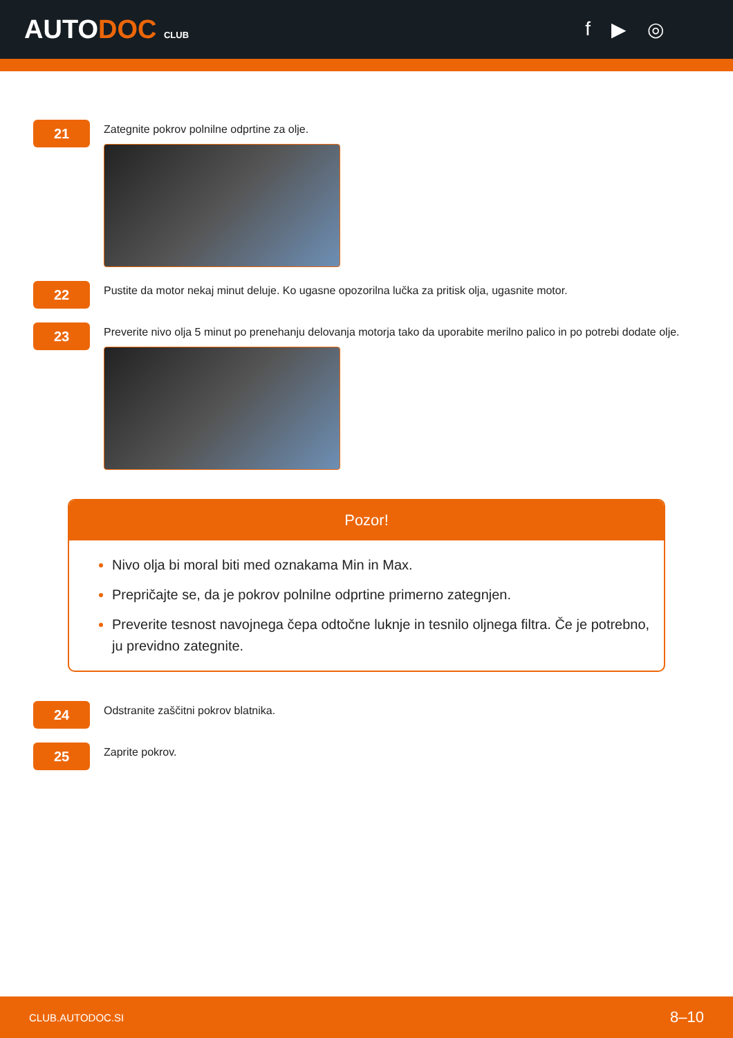AUTODOC CLUB
f ▶ ◎
21
Zategnite pokrov polnilne odprtine za olje.
22
Pustite da motor nekaj minut deluje. Ko ugasne opozorilna lučka za pritisk olja, ugasnite motor.
23
Preverite nivo olja 5 minut po prenehanju delovanja motorja tako da uporabite merilno palico in po potrebi dodate olje.
Pozor!
Nivo olja bi moral biti med oznakama Min in Max.
Prepričajte se, da je pokrov polnilne odprtine primerno zategnjen.
Preverite tesnost navojnega čepa odtočne luknje in tesnilo oljnega filtra. Če je potrebno, ju previdno zategnite.
24
Odstranite zaščitni pokrov blatnika.
25
Zaprite pokrov.
CLUB.AUTODOC.SI 8–10